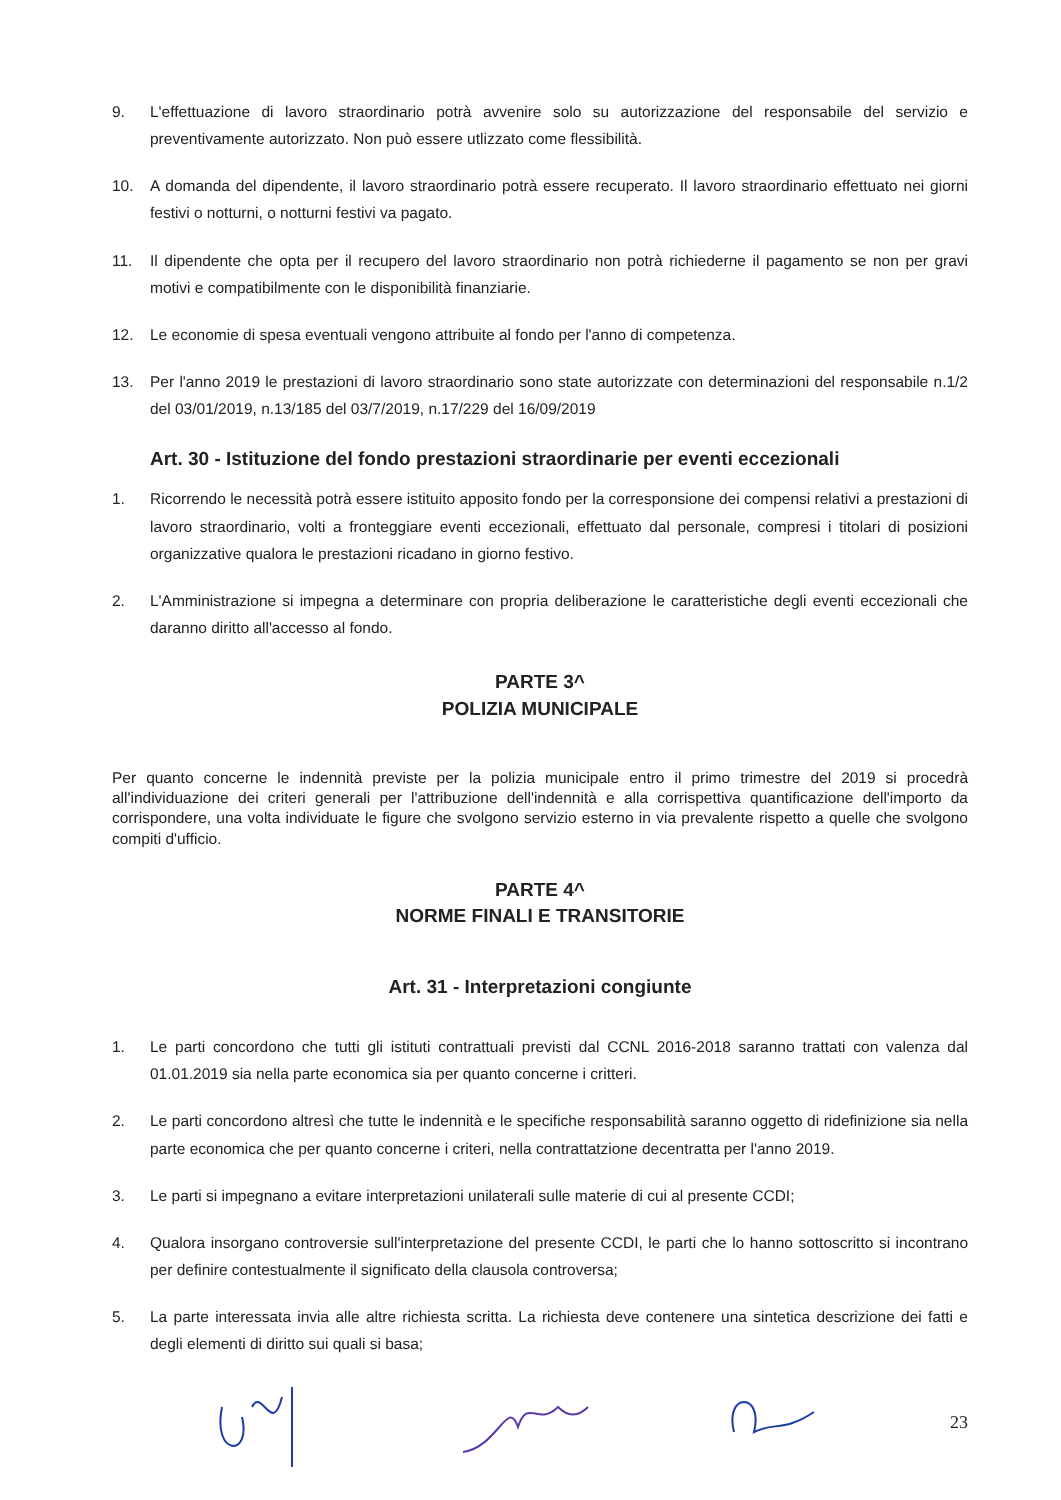9. L'effettuazione di lavoro straordinario potrà avvenire solo su autorizzazione del responsabile del servizio e preventivamente autorizzato. Non può essere utlizzato come flessibilità.
10. A domanda del dipendente, il lavoro straordinario potrà essere recuperato. Il lavoro straordinario effettuato nei giorni festivi o notturni, o notturni festivi va pagato.
11. Il dipendente che opta per il recupero del lavoro straordinario non potrà richiederne il pagamento se non per gravi motivi e compatibilmente con le disponibilità finanziarie.
12. Le economie di spesa eventuali vengono attribuite al fondo per l'anno di competenza.
13. Per l'anno 2019 le prestazioni di lavoro straordinario sono state autorizzate con determinazioni del responsabile n.1/2 del 03/01/2019, n.13/185 del 03/7/2019, n.17/229 del 16/09/2019
Art. 30 - Istituzione del fondo prestazioni straordinarie per eventi eccezionali
1. Ricorrendo le necessità potrà essere istituito apposito fondo per la corresponsione dei compensi relativi a prestazioni di lavoro straordinario, volti a fronteggiare eventi eccezionali, effettuato dal personale, compresi i titolari di posizioni organizzative qualora le prestazioni ricadano in giorno festivo.
2. L'Amministrazione si impegna a determinare con propria deliberazione le caratteristiche degli eventi eccezionali che daranno diritto all'accesso al fondo.
PARTE 3^
POLIZIA MUNICIPALE
Per quanto concerne le indennità previste per la polizia municipale entro il primo trimestre del 2019 si procedrà all'individuazione dei criteri generali per l'attribuzione dell'indennità e alla corrispettiva quantificazione dell'importo da corrispondere, una volta individuate le figure che svolgono servizio esterno in via prevalente rispetto a quelle che svolgono compiti d'ufficio.
PARTE 4^
NORME FINALI E TRANSITORIE
Art. 31 - Interpretazioni congiunte
1. Le parti concordono che tutti gli istituti contrattuali previsti dal CCNL 2016-2018 saranno trattati con valenza dal 01.01.2019 sia nella parte economica sia per quanto concerne i critteri.
2. Le parti concordono altresì che tutte le indennità e le specifiche responsabilità saranno oggetto di ridefinizione sia nella parte economica che per quanto concerne i criteri, nella contrattatzione decentratta per l'anno 2019.
3. Le parti si impegnano a evitare interpretazioni unilaterali sulle materie di cui al presente CCDI;
4. Qualora insorgano controversie sull'interpretazione del presente CCDI, le parti che lo hanno sottoscritto si incontrano per definire contestualmente il significato della clausola controversa;
5. La parte interessata invia alle altre richiesta scritta. La richiesta deve contenere una sintetica descrizione dei fatti e degli elementi di diritto sui quali si basa;
23